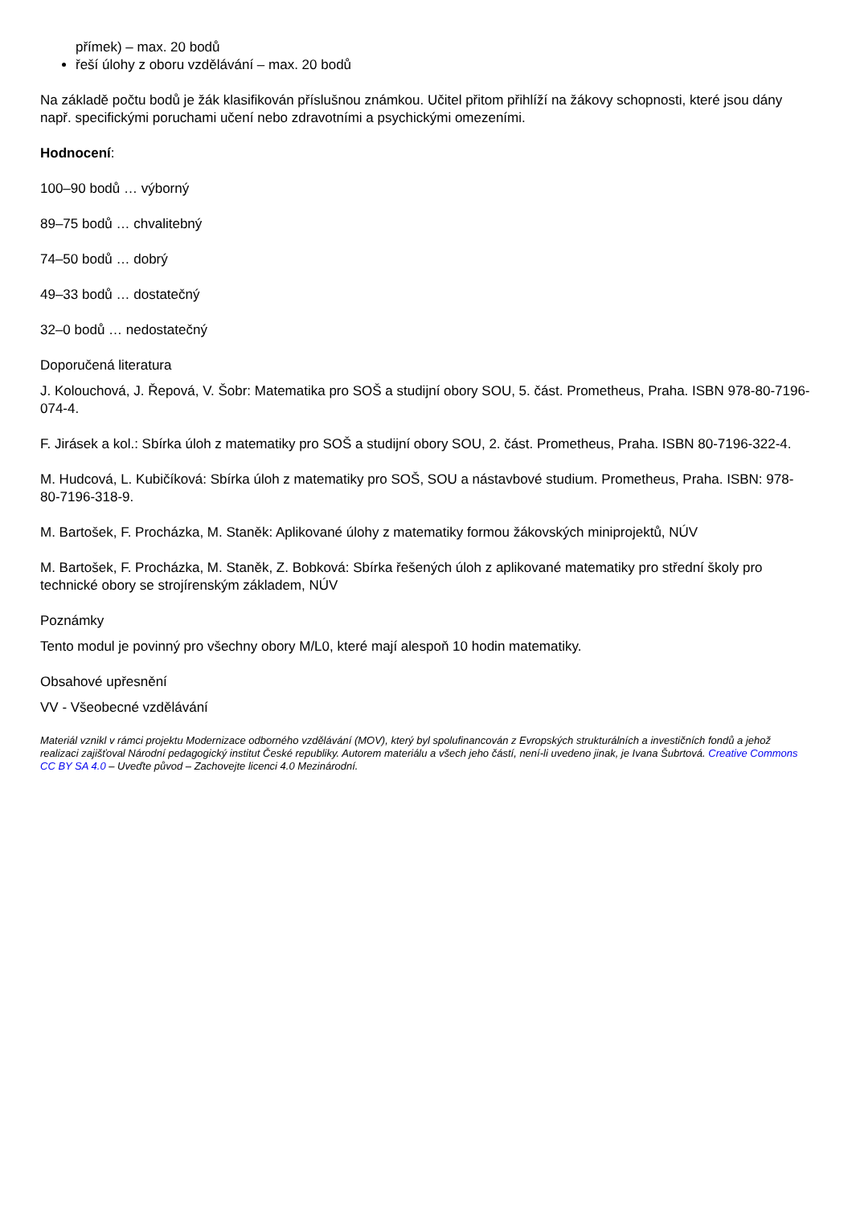přímek) – max. 20 bodů
řeší úlohy z oboru vzdělávání – max. 20 bodů
Na základě počtu bodů je žák klasifikován příslušnou známkou. Učitel přitom přihlíží na žákovy schopnosti, které jsou dány např. specifickými poruchami učení nebo zdravotními a psychickými omezeními.
Hodnocení:
100–90 bodů … výborný
89–75 bodů … chvalitebný
74–50 bodů … dobrý
49–33 bodů … dostatečný
32–0 bodů … nedostatečný
Doporučená literatura
J. Kolouchová, J. Řepová, V. Šobr: Matematika pro SOŠ a studijní obory SOU, 5. část. Prometheus, Praha. ISBN 978-80-7196-074-4.
F. Jirásek a kol.: Sbírka úloh z matematiky pro SOŠ a studijní obory SOU, 2. část. Prometheus, Praha. ISBN 80-7196-322-4.
M. Hudcová, L. Kubičíková: Sbírka úloh z matematiky pro SOŠ, SOU a nástavbové studium. Prometheus, Praha. ISBN: 978-80-7196-318-9.
M. Bartošek, F. Procházka, M. Staněk: Aplikované úlohy z matematiky formou žákovských miniprojektů, NÚV
M. Bartošek, F. Procházka, M. Staněk, Z. Bobková: Sbírka řešených úloh z aplikované matematiky pro střední školy pro technické obory se strojírenským základem, NÚV
Poznámky
Tento modul je povinný pro všechny obory M/L0, které mají alespoň 10 hodin matematiky.
Obsahové upřesnění
VV - Všeobecné vzdělávání
Materiál vznikl v rámci projektu Modernizace odborného vzdělávání (MOV), který byl spolufinancován z Evropských strukturálních a investičních fondů a jehož realizaci zajišťoval Národní pedagogický institut České republiky. Autorem materiálu a všech jeho částí, není-li uvedeno jinak, je Ivana Šubrtová. Creative Commons CC BY SA 4.0 – Uveďte původ – Zachovejte licenci 4.0 Mezinárodní.